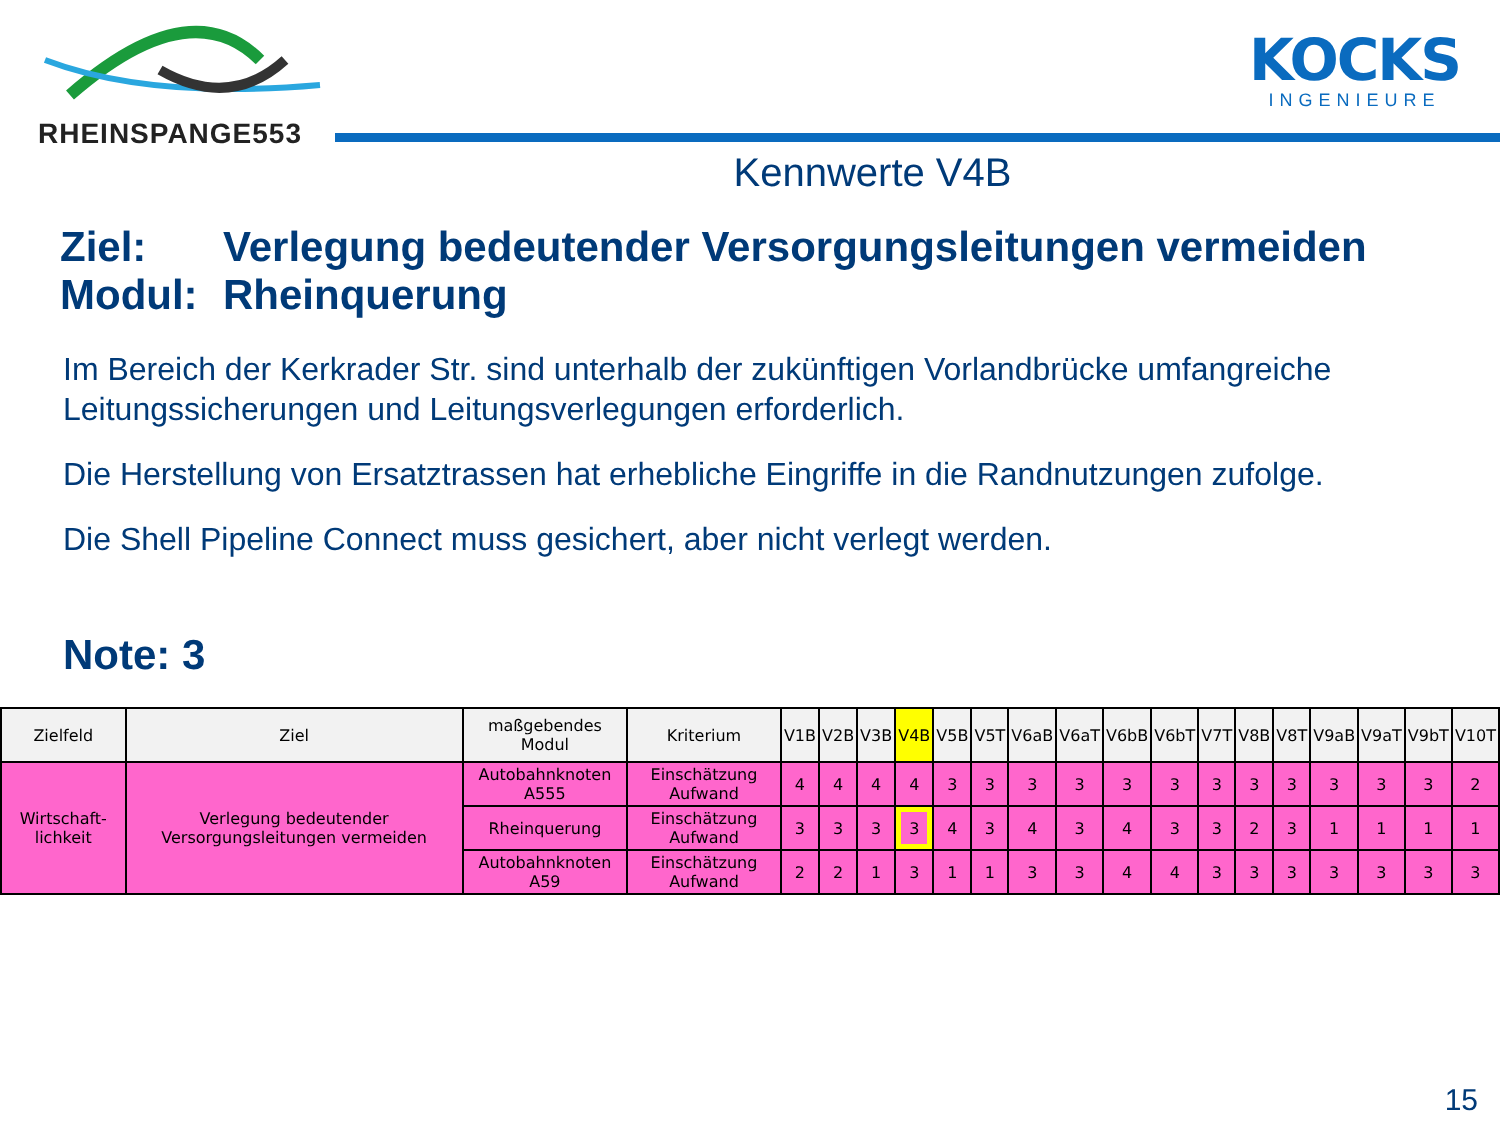RHEINSPANGE553
KOCKS
INGENIEURE
Kennwerte V4B
Ziel: Verlegung bedeutender Versorgungsleitungen vermeiden
Modul: Rheinquerung
Im Bereich der Kerkrader Str. sind unterhalb der zukünftigen Vorlandbrücke umfangreiche Leitungssicherungen und Leitungsverlegungen erforderlich.
Die Herstellung von Ersatztrassen hat erhebliche Eingriffe in die Randnutzungen zufolge.
Die Shell Pipeline Connect muss gesichert, aber nicht verlegt werden.
Note: 3
| Zielfeld | Ziel | maßgebendes Modul | Kriterium | V1B | V2B | V3B | V4B | V5B | V5T | V6aB | V6aT | V6bB | V6bT | V7T | V8B | V8T | V9aB | V9aT | V9bT | V10T |
| --- | --- | --- | --- | --- | --- | --- | --- | --- | --- | --- | --- | --- | --- | --- | --- | --- | --- | --- | --- | --- |
| Wirtschaft-lichkeit | Verlegung bedeutender Versorgungsleitungen vermeiden | Autobahnknoten A555 | Einschätzung Aufwand | 4 | 4 | 4 | 4 | 3 | 3 | 3 | 3 | 3 | 3 | 3 | 3 | 3 | 3 | 3 | 3 | 2 |
| | | Rheinquerung | Einschätzung Aufwand | 3 | 3 | 3 | 3 | 4 | 3 | 4 | 3 | 4 | 3 | 3 | 2 | 3 | 1 | 1 | 1 | 1 |
| | | Autobahnknoten A59 | Einschätzung Aufwand | 2 | 2 | 1 | 3 | 1 | 1 | 3 | 3 | 4 | 4 | 3 | 3 | 3 | 3 | 3 | 3 | 3 |
15